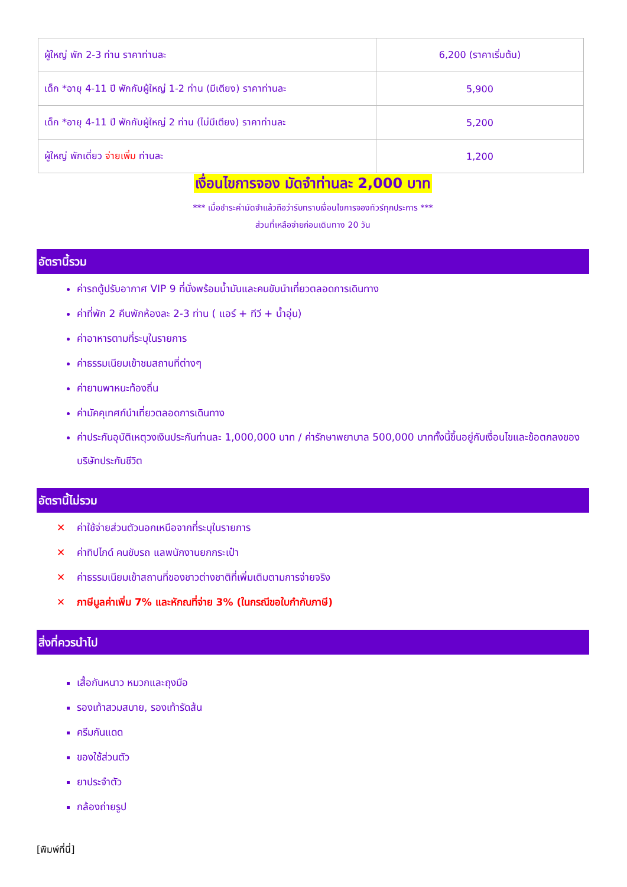| ผู้ใหญ่ พัก 2-3 ท่าน ราคาท่านละ | 6,200 (ราคาเริ่มต้น) |
| เด็ก *อายุ 4-11 ปี พักกับผู้ใหญ่ 1-2 ท่าน (มีเตียง) ราคาท่านละ | 5,900 |
| เด็ก *อายุ 4-11 ปี พักกับผู้ใหญ่ 2 ท่าน (ไม่มีเตียง) ราคาท่านละ | 5,200 |
| ผู้ใหญ่ พักเดี่ยว จ่ายเพิ่ม ท่านละ | 1,200 |
เงื่อนไขการจอง มัดจำท่านละ 2,000 บาท
*** เมื่อชำระค่ามัดจำแล้วถือว่ารับทราบเงื่อนไขการจองทัวร์ทุกประการ ***
ส่วนที่เหลือจ่ายก่อนเดินทาง 20 วัน
อัตรานี้รวม
ค่ารถตู้ปรับอากาศ VIP 9 ที่นั่งพร้อมน้ำมันและคนขับนำเที่ยวตลอดการเดินทาง
ค่าที่พัก 2 คืนพักห้องละ 2-3 ท่าน ( แอร์ + ทีวี + น้ำอุ่น)
ค่าอาหารตามที่ระบุในรายการ
ค่าธรรมเนียมเข้าชมสถานที่ต่างๆ
ค่ายานพาหนะท้องถิ่น
ค่ามัคคุเทศก์นำเที่ยวตลอดการเดินทาง
ค่าประกันอุบัติเหตุวงเงินประกันท่านละ 1,000,000 บาท / ค่ารักษาพยาบาล 500,000 บาททั้งนี้ขึ้นอยู่กับเงื่อนไขและข้อตกลงของบริษัทประกันชีวิต
อัตรานี้ไม่รวม
✕ ค่าใช้จ่ายส่วนตัวนอกเหนือจากที่ระบุในรายการ
✕ ค่าทิปไกด์ คนขับรถ แลพนักงานยกกระเป๋า
✕ ค่าธรรมเนียมเข้าสถานที่ของชาวต่างชาติที่เพิ่มเติมตามการจ่ายจริง
✕ ภาษีมูลค่าเพิ่ม 7% และหักณที่จ่าย 3% (ในกรณีขอใบกำกับภาษี)
สิ่งที่ควรนำไป
เสื้อกันหนาว หมวกและถุงมือ
รองเท้าสวมสบาย, รองเท้ารัดส้น
ครีมกันแดด
ของใช้ส่วนตัว
ยาประจำตัว
กล้องถ่ายรูป
[พิมพ์ที่นี่]